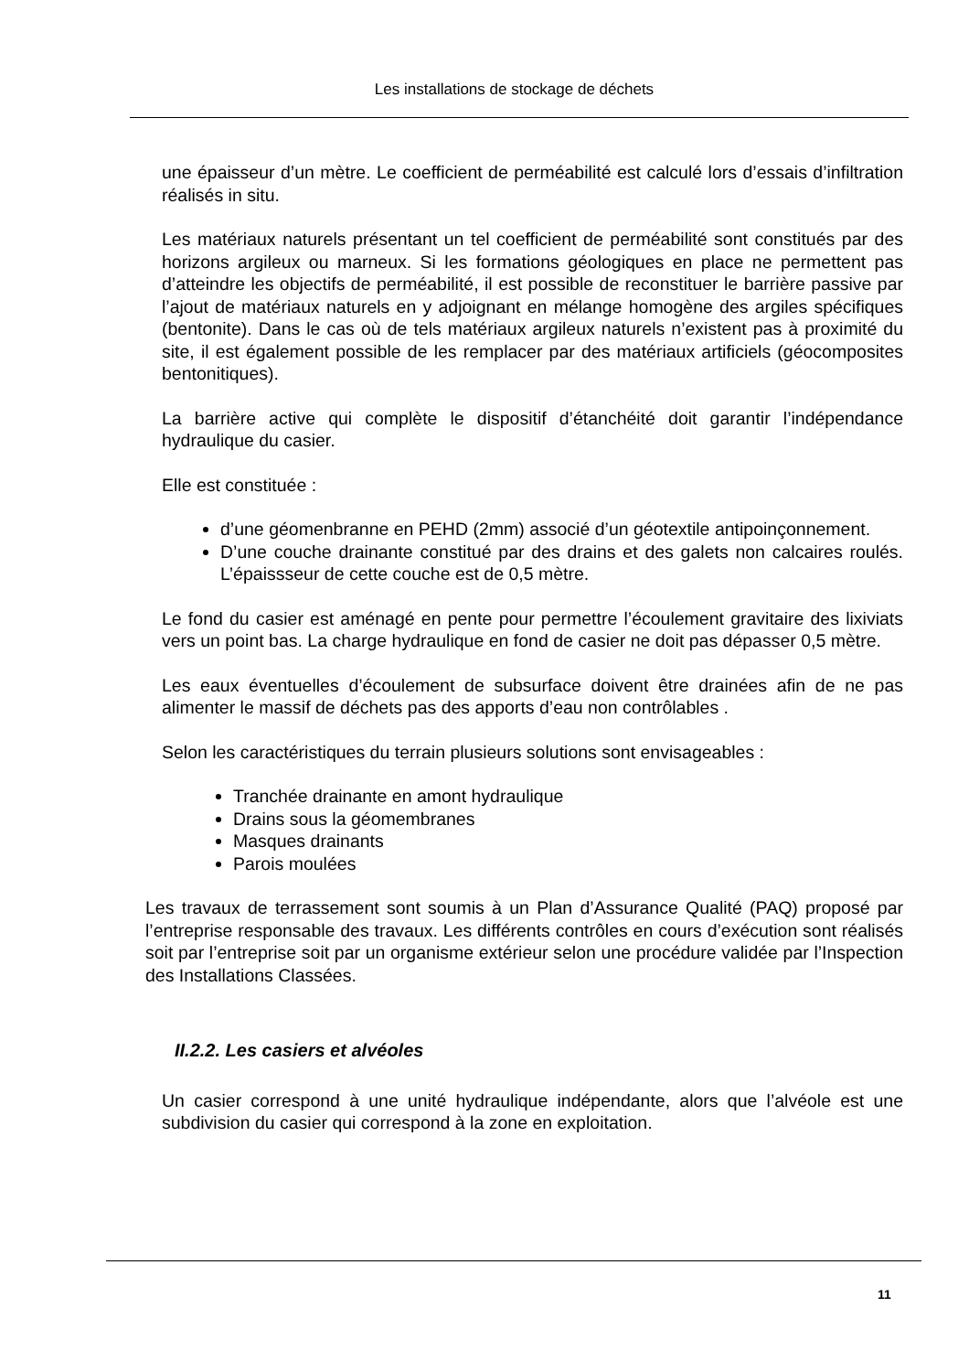Les installations de stockage de déchets
une épaisseur d’un mètre. Le coefficient de perméabilité est calculé lors d’essais d’infiltration réalisés in situ.
Les matériaux naturels présentant un tel coefficient de perméabilité sont constitués par des horizons argileux ou marneux. Si les formations géologiques en place ne permettent pas d’atteindre les objectifs de perméabilité, il est possible de reconstituer le barrière passive par l’ajout de matériaux naturels en y adjoignant en mélange homogène des argiles spécifiques (bentonite). Dans le cas où de tels matériaux argileux naturels n’existent pas à proximité du site, il est également possible de les remplacer par des matériaux artificiels (géocomposites bentonitiques).
La barrière active qui complète le dispositif d’étanchéité doit garantir l’indépendance hydraulique du casier.
Elle est constituée :
d’une géomenbranne en PEHD (2mm) associé d’un géotextile antipoinçonnement.
D’une couche drainante constitué par des drains et des galets non calcaires roulés. L’épaissseur de cette couche est de 0,5 mètre.
Le fond du casier est aménagé en pente pour permettre l’écoulement gravitaire des lixiviats vers un point bas. La charge hydraulique en fond de casier ne doit pas dépasser 0,5 mètre.
Les eaux éventuelles d’écoulement de subsurface doivent être drainées afin de ne pas alimenter le massif de déchets pas des apports d’eau non contrôlables .
Selon les caractéristiques du terrain plusieurs solutions sont envisageables :
Tranchée drainante en amont hydraulique
Drains sous la géomembranes
Masques drainants
Parois moulées
Les travaux de terrassement sont soumis à un Plan d’Assurance Qualité (PAQ) proposé par l’entreprise responsable des travaux. Les différents contrôles en cours d’exécution sont réalisés soit par l’entreprise soit par un organisme extérieur selon une procédure validée par l’Inspection des Installations Classées.
II.2.2. Les casiers et alvéoles
Un casier correspond à une unité hydraulique indépendante, alors que l’alvéole est une subdivision du casier qui correspond à la zone en exploitation.
11